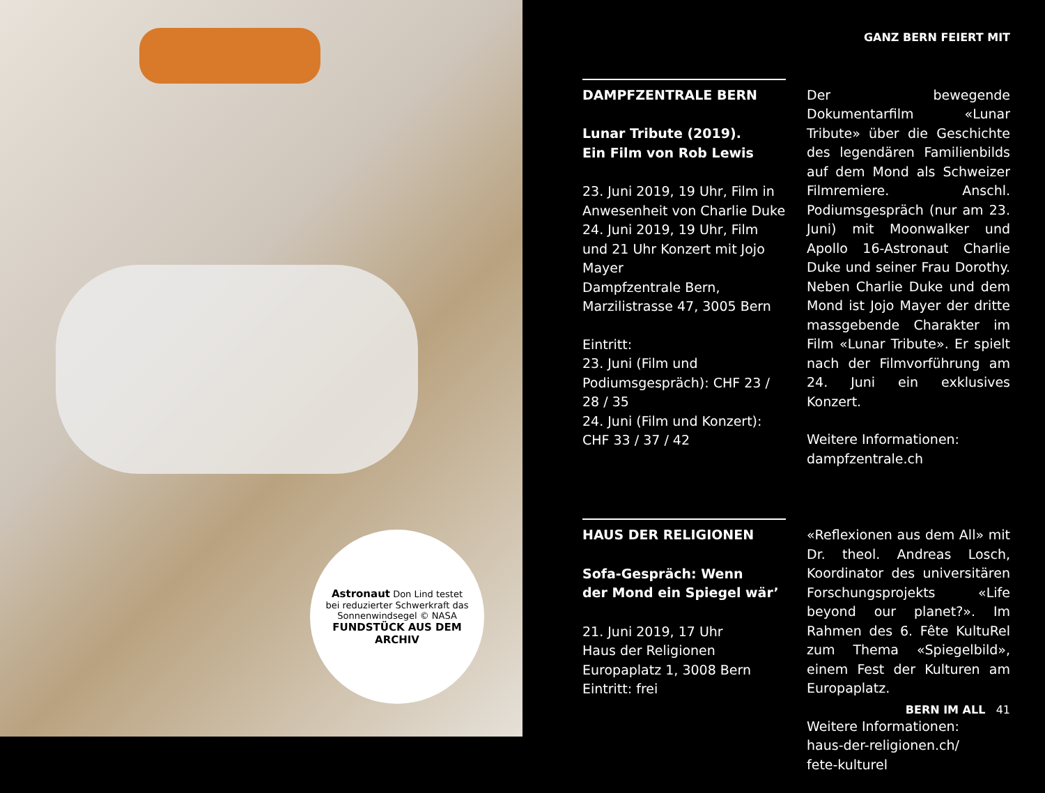Astronaut Don Lind testet bei reduzierter Schwerkraft das Sonnenwindsegel © NASA
FUNDSTÜCK AUS DEM ARCHIV
GANZ BERN FEIERT MIT
DAMPFZENTRALE BERN
Lunar Tribute (2019).
Ein Film von Rob Lewis
23. Juni 2019, 19 Uhr, Film in Anwesenheit von Charlie Duke
24. Juni 2019, 19 Uhr, Film und 21 Uhr Konzert mit Jojo Mayer
Dampfzentrale Bern, Marzilistrasse 47, 3005 Bern
Eintritt:
23. Juni (Film und Podiumsgespräch): CHF 23 / 28 / 35
24. Juni (Film und Konzert): CHF 33 / 37 / 42
Der bewegende Dokumentarfilm «Lunar Tribute» über die Geschichte des legendären Familienbilds auf dem Mond als Schweizer Filmremiere. Anschl. Podiumsgespräch (nur am 23. Juni) mit Moonwalker und Apollo 16-Astronaut Charlie Duke und seiner Frau Dorothy. Neben Charlie Duke und dem Mond ist Jojo Mayer der dritte massgebende Charakter im Film «Lunar Tribute». Er spielt nach der Filmvorführung am 24. Juni ein exklusives Konzert.
Weitere Informationen:
dampfzentrale.ch
HAUS DER RELIGIONEN
Sofa-Gespräch: Wenn
der Mond ein Spiegel wär’
21. Juni 2019, 17 Uhr
Haus der Religionen
Europaplatz 1, 3008 Bern
Eintritt: frei
«Reflexionen aus dem All» mit Dr. theol. Andreas Losch, Koordinator des universitären Forschungsprojekts «Life beyond our planet?». Im Rahmen des 6. Fête KultuRel zum Thema «Spiegelbild», einem Fest der Kulturen am Europaplatz.
Weitere Informationen:
haus-der-religionen.ch/
fete-kulturel
BERN IM ALL 41